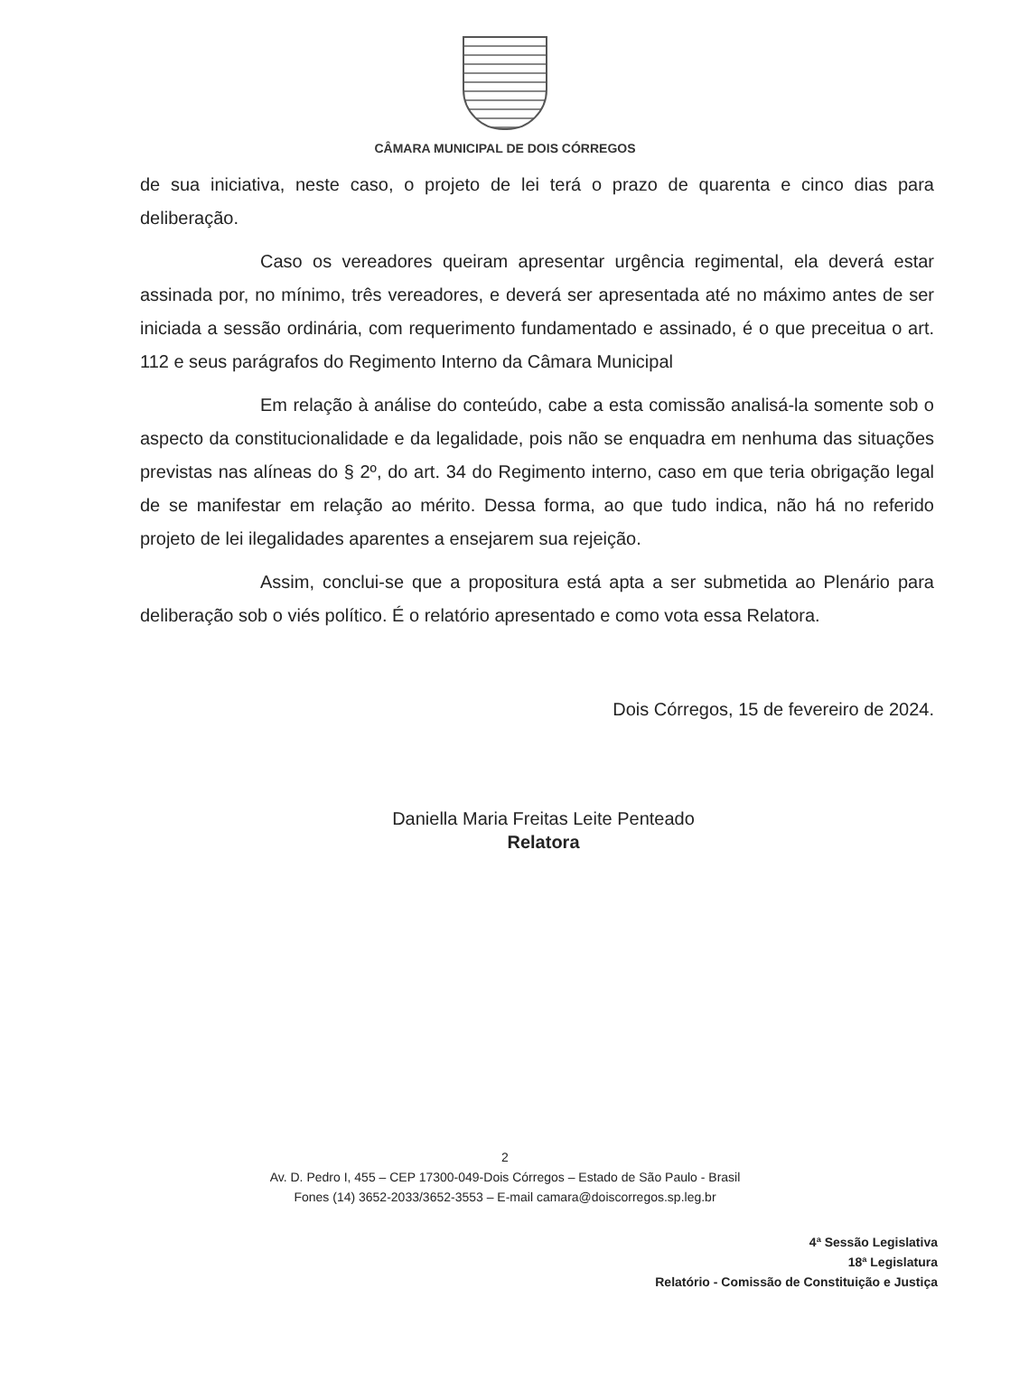CÂMARA MUNICIPAL DE DOIS CÓRREGOS
de sua iniciativa, neste caso, o projeto de lei terá o prazo de quarenta e cinco dias para deliberação.
Caso os vereadores queiram apresentar urgência regimental, ela deverá estar assinada por, no mínimo, três vereadores, e deverá ser apresentada até no máximo antes de ser iniciada a sessão ordinária, com requerimento fundamentado e assinado, é o que preceitua o art. 112 e seus parágrafos do Regimento Interno da Câmara Municipal
Em relação à análise do conteúdo, cabe a esta comissão analisá-la somente sob o aspecto da constitucionalidade e da legalidade, pois não se enquadra em nenhuma das situações previstas nas alíneas do § 2º, do art. 34 do Regimento interno, caso em que teria obrigação legal de se manifestar em relação ao mérito. Dessa forma, ao que tudo indica, não há no referido projeto de lei ilegalidades aparentes a ensejarem sua rejeição.
Assim, conclui-se que a propositura está apta a ser submetida ao Plenário para deliberação sob o viés político. É o relatório apresentado e como vota essa Relatora.
Dois Córregos, 15 de fevereiro de 2024.
Daniella Maria Freitas Leite Penteado
Relatora
2
Av. D. Pedro I, 455 – CEP 17300-049-Dois Córregos – Estado de São Paulo - Brasil
Fones (14) 3652-2033/3652-3553 – E-mail camara@doiscorregos.sp.leg.br
4ª Sessão Legislativa
18ª Legislatura
Relatório - Comissão de Constituição e Justiça